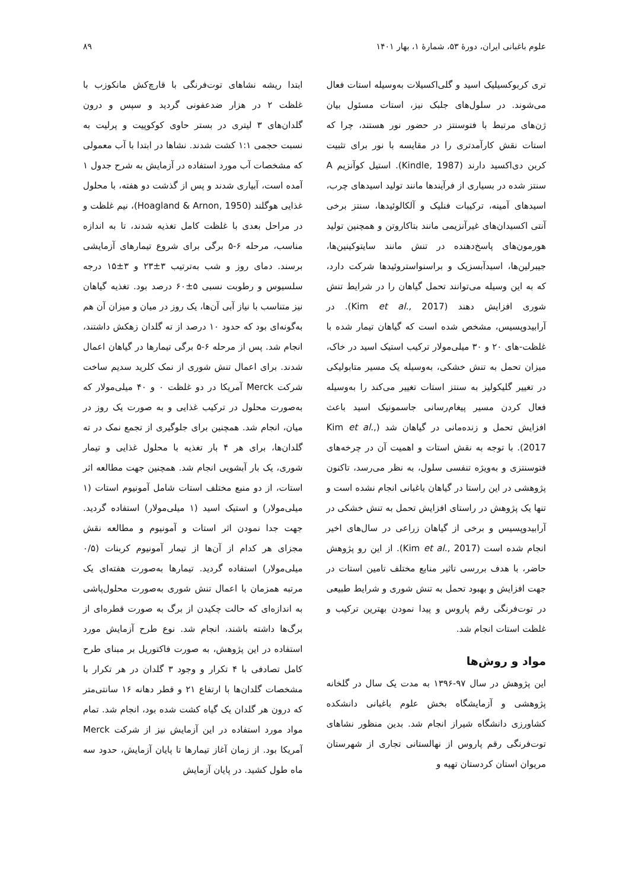علوم باغبانی ایران، دورهٔ ۵۳، شمارهٔ ۱، بهار ۱۴۰۱ ۸۹
تری کربوکسیلیک اسید و گلی‌اکسیلات به‌وسیله استات فعال می‌شوند. در سلول‌های جلبک نیز، استات مسئول بیان ژن‌های مرتبط با فتوسنتز در حضور نور هستند، چرا که استات نقش کارآمدتری را در مقایسه با نور برای تثبیت کربن دی‌اکسید دارند (Kindle, 1987). استیل کوآنزیم A سنتز شده در بسیاری از فرآیندها مانند تولید اسیدهای چرب، اسیدهای آمینه، ترکیبات فنلیک و آلکالوئیدها، سنتز برخی آنتی اکسیدان‌های غیرآنزیمی مانند بتاکاروتن و همچنین تولید هورمون‌های پاسخ‌دهنده در تنش مانند سایتوکینین‌ها، جیبرلین‌ها، اسیدآبسزیک و براسنواستروئیدها شرکت دارد، که به این وسیله می‌توانند تحمل گیاهان را در شرایط تنش شوری افزایش دهند (Kim et al., 2017). در آرابیدوپسیس، مشخص شده است که گیاهان تیمار شده با غلظت-های ۲۰ و ۳۰ میلی‌مولار ترکیب استیک اسید در خاک، میزان تحمل به تنش خشکی، به‌وسیله یک مسیر متابولیکی در تغییر گلیکولیز به سنتز استات تغییر می‌کند را به‌وسیله فعال کردن مسیر پیغام‌رسانی جاسمونیک اسید باعث افزایش تحمل و زنده‌مانی در گیاهان شد (Kim et al., 2017). با توجه به نقش استات و اهمیت آن در چرخه‌های فتوسنتزی و به‌ویژه تنفسی سلول، به نظر می‌رسد، تاکنون پژوهشی در این راستا در گیاهان باغبانی انجام نشده است و تنها یک پژوهش در راستای افزایش تحمل به تنش خشکی در آرابیدوپسیس و برخی از گیاهان زراعی در سال‌های اخیر انجام شده است (Kim et al., 2017). از این رو پژوهش حاضر، با هدف بررسی تاثیر منابع مختلف تامین استات در جهت افزایش و بهبود تحمل به تنش شوری و شرایط طبیعی در توت‌فرنگی رقم پاروس و پیدا نمودن بهترین ترکیب و غلظت استات انجام شد.
مواد و روش‌ها
این پژوهش در سال ۹۷-۱۳۹۶ به مدت یک سال در گلخانه پژوهشی و آزمایشگاه بخش علوم باغبانی دانشکده کشاورزی دانشگاه شیراز انجام شد. بدین منظور نشاهای توت‌فرنگی رقم پاروس از نهالستانی تجاری از شهرستان مریوان استان کردستان تهیه و
ابتدا ریشه نشاهای توت‌فرنگی با قارچ‌کش مانکوزب با غلظت ۲ در هزار ضدعفونی گردید و سپس و درون گلدان‌های ۳ لیتری در بستر حاوی کوکوپیت و پرلیت به نسبت حجمی ۱:۱ کشت شدند. نشاها در ابتدا با آب معمولی که مشخصات آب مورد استفاده در آزمایش به شرح جدول ۱ آمده است، آبیاری شدند و پس از گذشت دو هفته، با محلول غذایی هوگلند (Hoagland & Arnon, 1950)، نیم غلظت و در مراحل بعدی با غلظت کامل تغذیه شدند، تا به اندازه مناسب، مرحله ۶-۵ برگی برای شروع تیمارهای آزمایشی برسند. دمای روز و شب به‌ترتیب ۳±۲۳ و ۳±۱۵ درجه سلسیوس و رطوبت نسبی ۵±۶۰ درصد بود. تغذیه گیاهان نیز متناسب با نیاز آبی آن‌ها، یک روز در میان و میزان آن هم به‌گونه‌ای بود که حدود ۱۰ درصد از ته گلدان زهکش داشتند، انجام شد. پس از مرحله ۶-۵ برگی تیمارها در گیاهان اعمال شدند. برای اعمال تنش شوری از نمک کلرید سدیم ساخت شرکت Merck آمریکا در دو غلظت ۰ و ۴۰ میلی‌مولار که به‌صورت محلول در ترکیب غذایی و به صورت یک روز در میان، انجام شد. همچنین برای جلوگیری از تجمع نمک در ته گلدان‌ها، برای هر ۴ بار تغذیه با محلول غذایی و تیمار شوری، یک بار آبشویی انجام شد. همچنین جهت مطالعه اثر استات، از دو منبع مختلف استات شامل آمونیوم استات (۱ میلی‌مولار) و استیک اسید (۱ میلی‌مولار) استفاده گردید. جهت جدا نمودن اثر استات و آمونیوم و مطالعه نقش مجزای هر کدام از آن‌ها از تیمار آمونیوم کربنات (۰/۵ میلی‌مولار) استفاده گردید. تیمارها به‌صورت هفته‌ای یک مرتبه همزمان با اعمال تنش شوری به‌صورت محلول‌پاشی به اندازه‌ای که حالت چکیدن از برگ به صورت قطره‌ای از برگ‌ها داشته باشند، انجام شد. نوع طرح آزمایش مورد استفاده در این پژوهش، به صورت فاکتوریل بر مبنای طرح کامل تصادفی با ۴ تکرار و وجود ۳ گلدان در هر تکرار با مشخصات گلدان‌ها با ارتفاع ۲۱ و قطر دهانه ۱۶ سانتی‌متر که درون هر گلدان یک گیاه کشت شده بود، انجام شد. تمام مواد مورد استفاده در این آزمایش نیز از شرکت Merck آمریکا بود. از زمان آغاز تیمارها تا پایان آزمایش، حدود سه ماه طول کشید. در پایان آزمایش